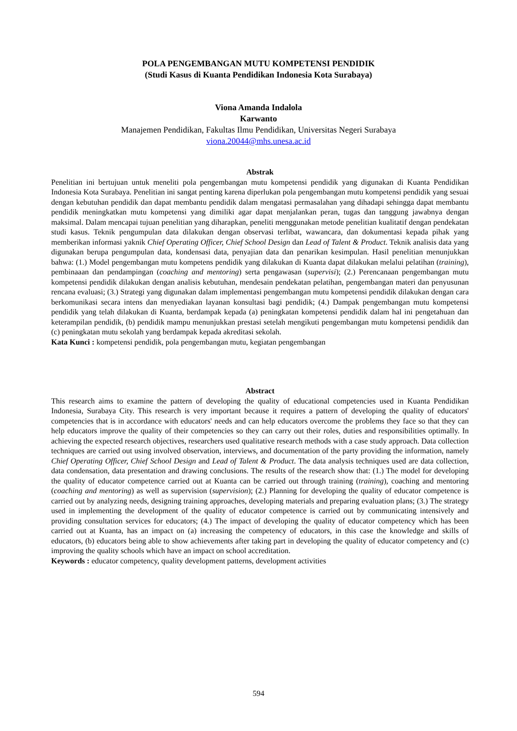POLA PENGEMBANGAN MUTU KOMPETENSI PENDIDIK
(Studi Kasus di Kuanta Pendidikan Indonesia Kota Surabaya)
Viona Amanda Indalola
Karwanto
Manajemen Pendidikan, Fakultas Ilmu Pendidikan, Universitas Negeri Surabaya
viona.20044@mhs.unesa.ac.id
Abstrak
Penelitian ini bertujuan untuk meneliti pola pengembangan mutu kompetensi pendidik yang digunakan di Kuanta Pendidikan Indonesia Kota Surabaya. Penelitian ini sangat penting karena diperlukan pola pengembangan mutu kompetensi pendidik yang sesuai dengan kebutuhan pendidik dan dapat membantu pendidik dalam mengatasi permasalahan yang dihadapi sehingga dapat membantu pendidik meningkatkan mutu kompetensi yang dimiliki agar dapat menjalankan peran, tugas dan tanggung jawabnya dengan maksimal. Dalam mencapai tujuan penelitian yang diharapkan, peneliti menggunakan metode penelitian kualitatif dengan pendekatan studi kasus. Teknik pengumpulan data dilakukan dengan observasi terlibat, wawancara, dan dokumentasi kepada pihak yang memberikan informasi yaknik Chief Operating Officer, Chief School Design dan Lead of Talent & Product. Teknik analisis data yang digunakan berupa pengumpulan data, kondensasi data, penyajian data dan penarikan kesimpulan. Hasil penelitian menunjukkan bahwa: (1.) Model pengembangan mutu kompetens pendidik yang dilakukan di Kuanta dapat dilakukan melalui pelatihan (training), pembinaaan dan pendampingan (coaching and mentoring) serta pengawasan (supervisi); (2.) Perencanaan pengembangan mutu kompetensi pendidik dilakukan dengan analisis kebutuhan, mendesain pendekatan pelatihan, pengembangan materi dan penyusunan rencana evaluasi; (3.) Strategi yang digunakan dalam implementasi pengembangan mutu kompetensi pendidik dilakukan dengan cara berkomunikasi secara intens dan menyediakan layanan konsultasi bagi pendidik; (4.) Dampak pengembangan mutu kompetensi pendidik yang telah dilakukan di Kuanta, berdampak kepada (a) peningkatan kompetensi pendidik dalam hal ini pengetahuan dan keterampilan pendidik, (b) pendidik mampu menunjukkan prestasi setelah mengikuti pengembangan mutu kompetensi pendidik dan (c) peningkatan mutu sekolah yang berdampak kepada akreditasi sekolah.
Kata Kunci : kompetensi pendidik, pola pengembangan mutu, kegiatan pengembangan
Abstract
This research aims to examine the pattern of developing the quality of educational competencies used in Kuanta Pendidikan Indonesia, Surabaya City. This research is very important because it requires a pattern of developing the quality of educators' competencies that is in accordance with educators' needs and can help educators overcome the problems they face so that they can help educators improve the quality of their competencies so they can carry out their roles, duties and responsibilities optimally. In achieving the expected research objectives, researchers used qualitative research methods with a case study approach. Data collection techniques are carried out using involved observation, interviews, and documentation of the party providing the information, namely Chief Operating Officer, Chief School Design and Lead of Talent & Product. The data analysis techniques used are data collection, data condensation, data presentation and drawing conclusions. The results of the research show that: (1.) The model for developing the quality of educator competence carried out at Kuanta can be carried out through training (training), coaching and mentoring (coaching and mentoring) as well as supervision (supervision); (2.) Planning for developing the quality of educator competence is carried out by analyzing needs, designing training approaches, developing materials and preparing evaluation plans; (3.) The strategy used in implementing the development of the quality of educator competence is carried out by communicating intensively and providing consultation services for educators; (4.) The impact of developing the quality of educator competency which has been carried out at Kuanta, has an impact on (a) increasing the competency of educators, in this case the knowledge and skills of educators, (b) educators being able to show achievements after taking part in developing the quality of educator competency and (c) improving the quality schools which have an impact on school accreditation.
Keywords : educator competency, quality development patterns, development activities
594